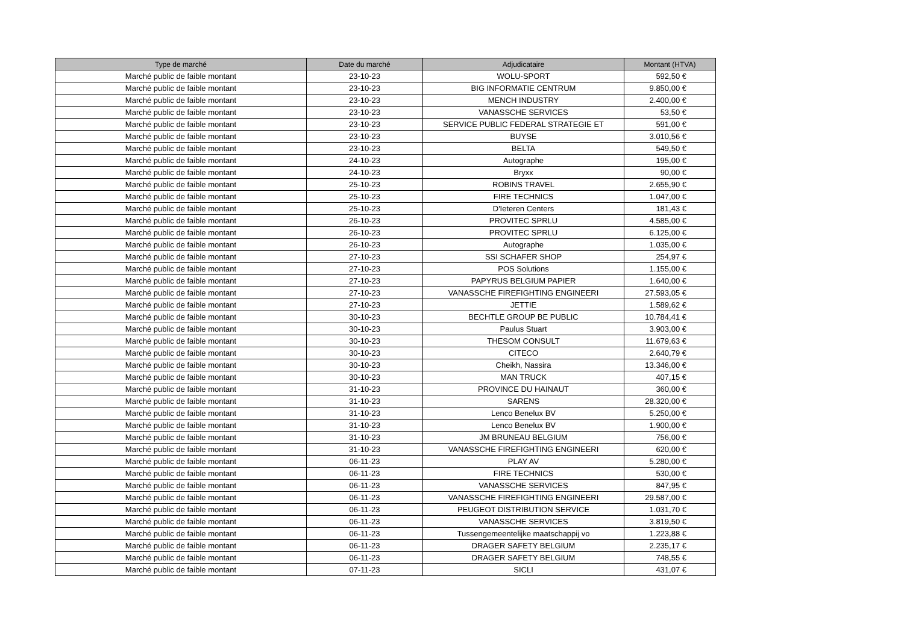| Type de marché | Date du marché | Adjudicataire | Montant (HTVA) |
| --- | --- | --- | --- |
| Marché public de faible montant | 23-10-23 | WOLU-SPORT | 592,50 € |
| Marché public de faible montant | 23-10-23 | BIG INFORMATIE CENTRUM | 9.850,00 € |
| Marché public de faible montant | 23-10-23 | MENCH INDUSTRY | 2.400,00 € |
| Marché public de faible montant | 23-10-23 | VANASSCHE SERVICES | 53,50 € |
| Marché public de faible montant | 23-10-23 | SERVICE PUBLIC FEDERAL STRATEGIE ET | 591,00 € |
| Marché public de faible montant | 23-10-23 | BUYSE | 3.010,56 € |
| Marché public de faible montant | 23-10-23 | BELTA | 549,50 € |
| Marché public de faible montant | 24-10-23 | Autographe | 195,00 € |
| Marché public de faible montant | 24-10-23 | Bryxx | 90,00 € |
| Marché public de faible montant | 25-10-23 | ROBINS TRAVEL | 2.655,90 € |
| Marché public de faible montant | 25-10-23 | FIRE TECHNICS | 1.047,00 € |
| Marché public de faible montant | 25-10-23 | D'Ieteren Centers | 181,43 € |
| Marché public de faible montant | 26-10-23 | PROVITEC SPRLU | 4.585,00 € |
| Marché public de faible montant | 26-10-23 | PROVITEC SPRLU | 6.125,00 € |
| Marché public de faible montant | 26-10-23 | Autographe | 1.035,00 € |
| Marché public de faible montant | 27-10-23 | SSI SCHAFER SHOP | 254,97 € |
| Marché public de faible montant | 27-10-23 | POS Solutions | 1.155,00 € |
| Marché public de faible montant | 27-10-23 | PAPYRUS BELGIUM PAPIER | 1.640,00 € |
| Marché public de faible montant | 27-10-23 | VANASSCHE FIREFIGHTING ENGINEERI | 27.593,05 € |
| Marché public de faible montant | 27-10-23 | JETTIE | 1.589,62 € |
| Marché public de faible montant | 30-10-23 | BECHTLE GROUP BE PUBLIC | 10.784,41 € |
| Marché public de faible montant | 30-10-23 | Paulus Stuart | 3.903,00 € |
| Marché public de faible montant | 30-10-23 | THESOM CONSULT | 11.679,63 € |
| Marché public de faible montant | 30-10-23 | CITECO | 2.640,79 € |
| Marché public de faible montant | 30-10-23 | Cheikh, Nassira | 13.346,00 € |
| Marché public de faible montant | 30-10-23 | MAN TRUCK | 407,15 € |
| Marché public de faible montant | 31-10-23 | PROVINCE DU HAINAUT | 360,00 € |
| Marché public de faible montant | 31-10-23 | SARENS | 28.320,00 € |
| Marché public de faible montant | 31-10-23 | Lenco Benelux BV | 5.250,00 € |
| Marché public de faible montant | 31-10-23 | Lenco Benelux BV | 1.900,00 € |
| Marché public de faible montant | 31-10-23 | JM BRUNEAU BELGIUM | 756,00 € |
| Marché public de faible montant | 31-10-23 | VANASSCHE FIREFIGHTING ENGINEERI | 620,00 € |
| Marché public de faible montant | 06-11-23 | PLAY AV | 5.280,00 € |
| Marché public de faible montant | 06-11-23 | FIRE TECHNICS | 530,00 € |
| Marché public de faible montant | 06-11-23 | VANASSCHE SERVICES | 847,95 € |
| Marché public de faible montant | 06-11-23 | VANASSCHE FIREFIGHTING ENGINEERI | 29.587,00 € |
| Marché public de faible montant | 06-11-23 | PEUGEOT DISTRIBUTION SERVICE | 1.031,70 € |
| Marché public de faible montant | 06-11-23 | VANASSCHE SERVICES | 3.819,50 € |
| Marché public de faible montant | 06-11-23 | Tussengemeentelijke maatschappij vo | 1.223,88 € |
| Marché public de faible montant | 06-11-23 | DRAGER SAFETY BELGIUM | 2.235,17 € |
| Marché public de faible montant | 06-11-23 | DRAGER SAFETY BELGIUM | 748,55 € |
| Marché public de faible montant | 07-11-23 | SICLI | 431,07 € |